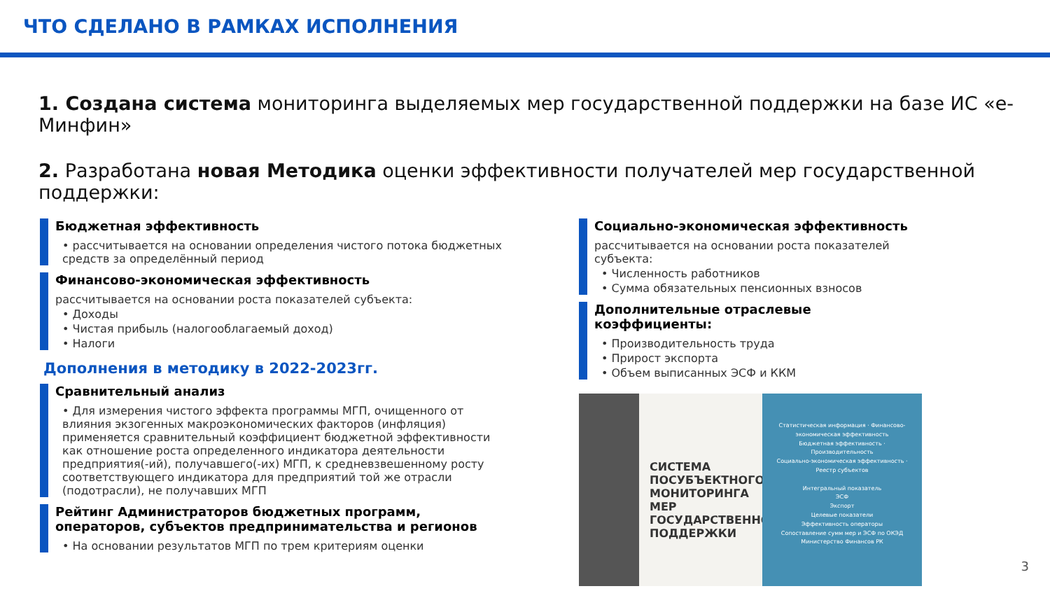ЧТО СДЕЛАНО В РАМКАХ ИСПОЛНЕНИЯ
1. Создана система мониторинга выделяемых мер государственной поддержки на базе ИС «е-Минфин»
2. Разработана новая Методика оценки эффективности получателей мер государственной поддержки:
Бюджетная эффективность
• рассчитывается на основании определения чистого потока бюджетных средств за определённый период
Финансово-экономическая эффективность
рассчитывается на основании роста показателей субъекта:
• Доходы
• Чистая прибыль (налогооблагаемый доход)
• Налоги
Дополнения в методику в 2022-2023гг.
Сравнительный анализ
• Для измерения чистого эффекта программы МГП, очищенного от влияния экзогенных макроэкономических факторов (инфляция) применяется сравнительный коэффициент бюджетной эффективности как отношение роста определенного индикатора деятельности предприятия(-ий), получавшего(-их) МГП, к средневзвешенному росту соответствующего индикатора для предприятий той же отрасли (подотрасли), не получавших МГП
Рейтинг Администраторов бюджетных программ, операторов, субъектов предпринимательства и регионов
• На основании результатов МГП по трем критериям оценки
Социально-экономическая эффективность
рассчитывается на основании роста показателей субъекта:
• Численность работников
• Сумма обязательных пенсионных взносов
Дополнительные отраслевые коэффициенты:
• Производительность труда
• Прирост экспорта
• Объем выписанных ЭСФ и ККМ
СИСТЕМА ПОСУБЪЕКТНОГО МОНИТОРИНГА МЕР ГОСУДАРСТВЕННОЙ ПОДДЕРЖКИ
Статистическая информация · Финансово-экономическая эффективность
Бюджетная эффективность · Производительность
Социально-экономическая эффективность · Реестр субъектов
Интегральный показатель
ЭСФ
Экспорт
Целевые показатели
Эффективность операторы
Сопоставление сумм мер и ЭСФ по ОКЭД
Министерство Финансов РК
3